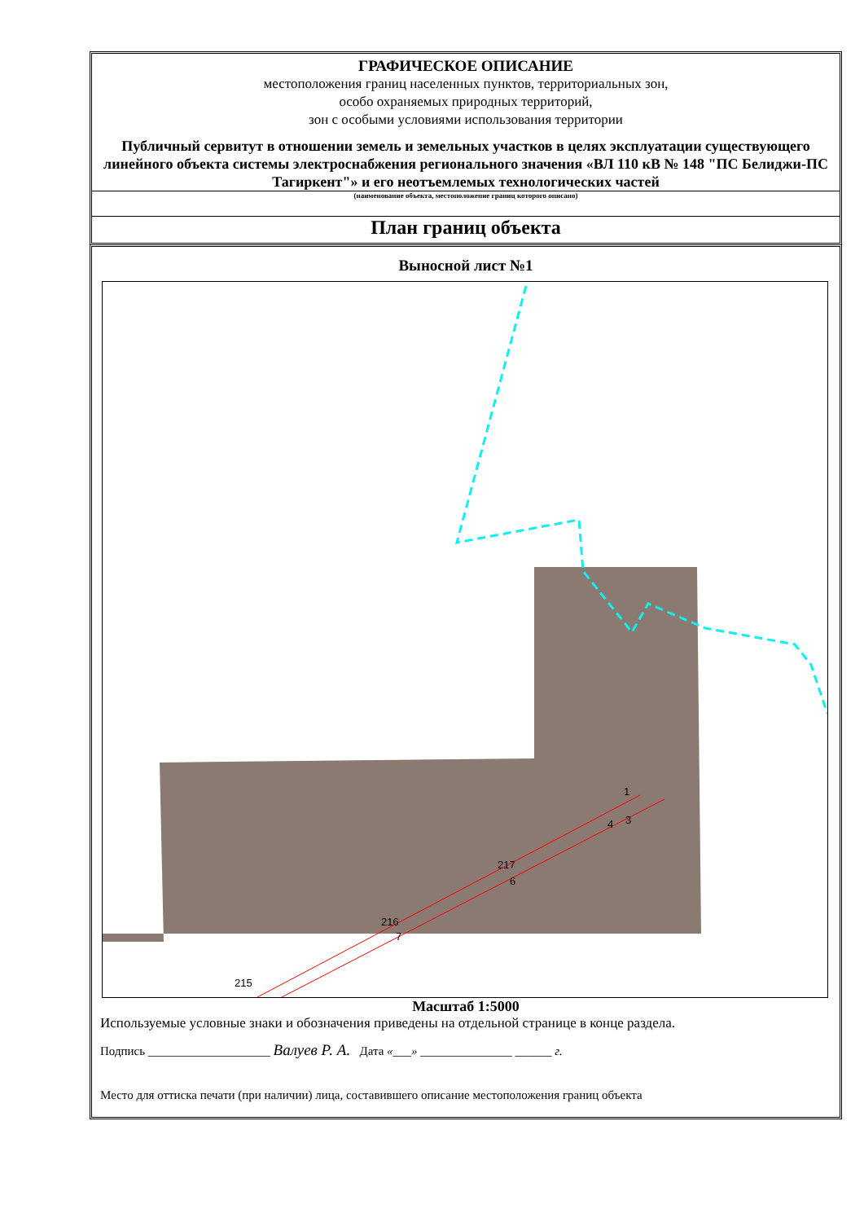ГРАФИЧЕСКОЕ ОПИСАНИЕ
местоположения границ населенных пунктов, территориальных зон,
особо охраняемых природных территорий,
зон с особыми условиями использования территории
Публичный сервитут в отношении земель и земельных участков в целях эксплуатации существующего линейного объекта системы электроснабжения регионального значения «ВЛ 110 кВ № 148 "ПС Белиджи-ПС Тагиркент"» и его неотъемлемых технологических частей
(наименование объекта, местоположение границ которого описано)
План границ объекта
Выносной лист №1
1
3
4
217
6
216
7
215
Масштаб 1:5000
Используемые условные знаки и обозначения приведены на отдельной странице в конце раздела.
Подпись ____________________ Валуев Р. А. Дата «___» _______________ ______ г.
Место для оттиска печати (при наличии) лица, составившего описание местоположения границ объекта